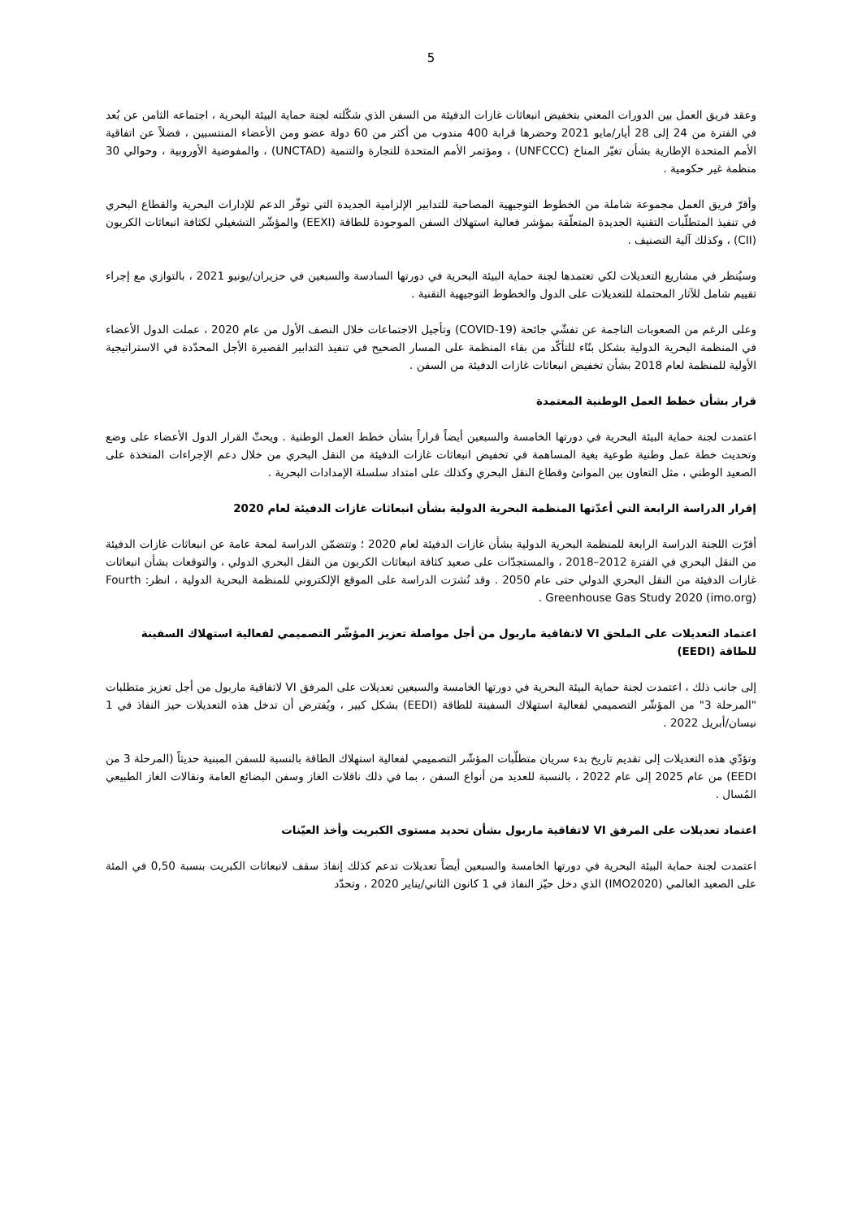5
وعقد فريق العمل بين الدورات المعني بتخفيض انبعاثات غازات الدفيئة من السفن الذي شكّلته لجنة حماية البيئة البحرية ، اجتماعه الثامن عن بُعد في الفترة من 24 إلى 28 أيار/مايو 2021 وحضرها قرابة 400 مندوب من أكثر من 60 دولة عضو ومن الأعضاء المنتسبين ، فضلاً عن اتفاقية الأمم المتحدة الإطارية بشأن تغيّر المناخ (UNFCCC) ، ومؤتمر الأمم المتحدة للتجارة والتنمية (UNCTAD) ، والمفوضية الأوروبية ، وحوالي 30 منظمة غير حكومية .
وأقرّ فريق العمل مجموعة شاملة من الخطوط التوجيهية المصاحبة للتدابير الإلزامية الجديدة التي توفّر الدعم للإدارات البحرية والقطاع البحري في تنفيذ المتطلّبات التقنية الجديدة المتعلّقة بمؤشر فعالية استهلاك السفن الموجودة للطاقة (EEXI) والمؤشّر التشغيلي لكثافة انبعاثات الكربون (CII) ، وكذلك آلية التصنيف .
وسيُنظر في مشاريع التعديلات لكي تعتمدها لجنة حماية البيئة البحرية في دورتها السادسة والسبعين في حزيران/يونيو 2021 ، بالتوازي مع إجراء تقييم شامل للآثار المحتملة للتعديلات على الدول والخطوط التوجيهية التقنية .
وعلى الرغم من الصعوبات الناجمة عن تفشّي جائحة (COVID-19) وتأجيل الاجتماعات خلال النصف الأول من عام 2020 ، عملت الدول الأعضاء في المنظمة البحرية الدولية بشكل بنّاء للتأكّد من بقاء المنظمة على المسار الصحيح في تنفيذ التدابير القصيرة الأجل المحدّدة في الاستراتيجية الأولية للمنظمة لعام 2018 بشأن تخفيض انبعاثات غازات الدفيئة من السفن .
قرار بشأن خطط العمل الوطنية المعتمدة
اعتمدت لجنة حماية البيئة البحرية في دورتها الخامسة والسبعين أيضاً قراراً بشأن خطط العمل الوطنية . ويحثّ القرار الدول الأعضاء على وضع وتحديث خطة عمل وطنية طوعية بغية المساهمة في تخفيض انبعاثات غازات الدفيئة من النقل البحري من خلال دعم الإجراءات المتخذة على الصعيد الوطني ، مثل التعاون بين الموانئ وقطاع النقل البحري وكذلك على امتداد سلسلة الإمدادات البحرية .
إقرار الدراسة الرابعة التي أعدّتها المنظمة البحرية الدولية بشأن انبعاثات غازات الدفيئة لعام 2020
أقرّت اللجنة الدراسة الرابعة للمنظمة البحرية الدولية بشأن غازات الدفيئة لعام 2020 ؛ وتتضمّن الدراسة لمحة عامة عن انبعاثات غازات الدفيئة من النقل البحري في الفترة 2012–2018 ، والمستجدّات على صعيد كثافة انبعاثات الكربون من النقل البحري الدولي ، والتوقعات بشأن انبعاثات غازات الدفيئة من النقل البحري الدولي حتى عام 2050 . وقد نُشرَت الدراسة على الموقع الإلكتروني للمنظمة البحرية الدولية ، انظر: Fourth Greenhouse Gas Study 2020 (imo.org) .
اعتماد التعديلات على الملحق VI لاتفاقية ماربول من أجل مواصلة تعزيز المؤشّر التصميمي لفعالية استهلاك السفينة للطاقة (EEDI)
إلى جانب ذلك ، اعتمدت لجنة حماية البيئة البحرية في دورتها الخامسة والسبعين تعديلات على المرفق VI لاتفاقية ماربول من أجل تعزيز متطلبات "المرحلة 3" من المؤشّر التصميمي لفعالية استهلاك السفينة للطاقة (EEDI) بشكل كبير ، ويُفترض أن تدخل هذه التعديلات حيز النفاذ في 1 نيسان/أبريل 2022 .
وتؤدّي هذه التعديلات إلى تقديم تاريخ بدء سريان متطلّبات المؤشّر التصميمي لفعالية استهلاك الطاقة بالنسبة للسفن المبنية حديثاً (المرحلة 3 من EEDI) من عام 2025 إلى عام 2022 ، بالنسبة للعديد من أنواع السفن ، بما في ذلك ناقلات الغاز وسفن البضائع العامة ونقالات الغاز الطبيعي المُسال .
اعتماد تعديلات على المرفق VI لاتفاقية ماربول بشأن تحديد مستوى الكبريت وأخذ العيّنات
اعتمدت لجنة حماية البيئة البحرية في دورتها الخامسة والسبعين أيضاً تعديلات تدعم كذلك إنفاذ سقف لانبعاثات الكبريت بنسبة 0,50 في المئة على الصعيد العالمي (IMO2020) الذي دخل حيّز النفاذ في 1 كانون الثاني/يناير 2020 ، وتحدّد